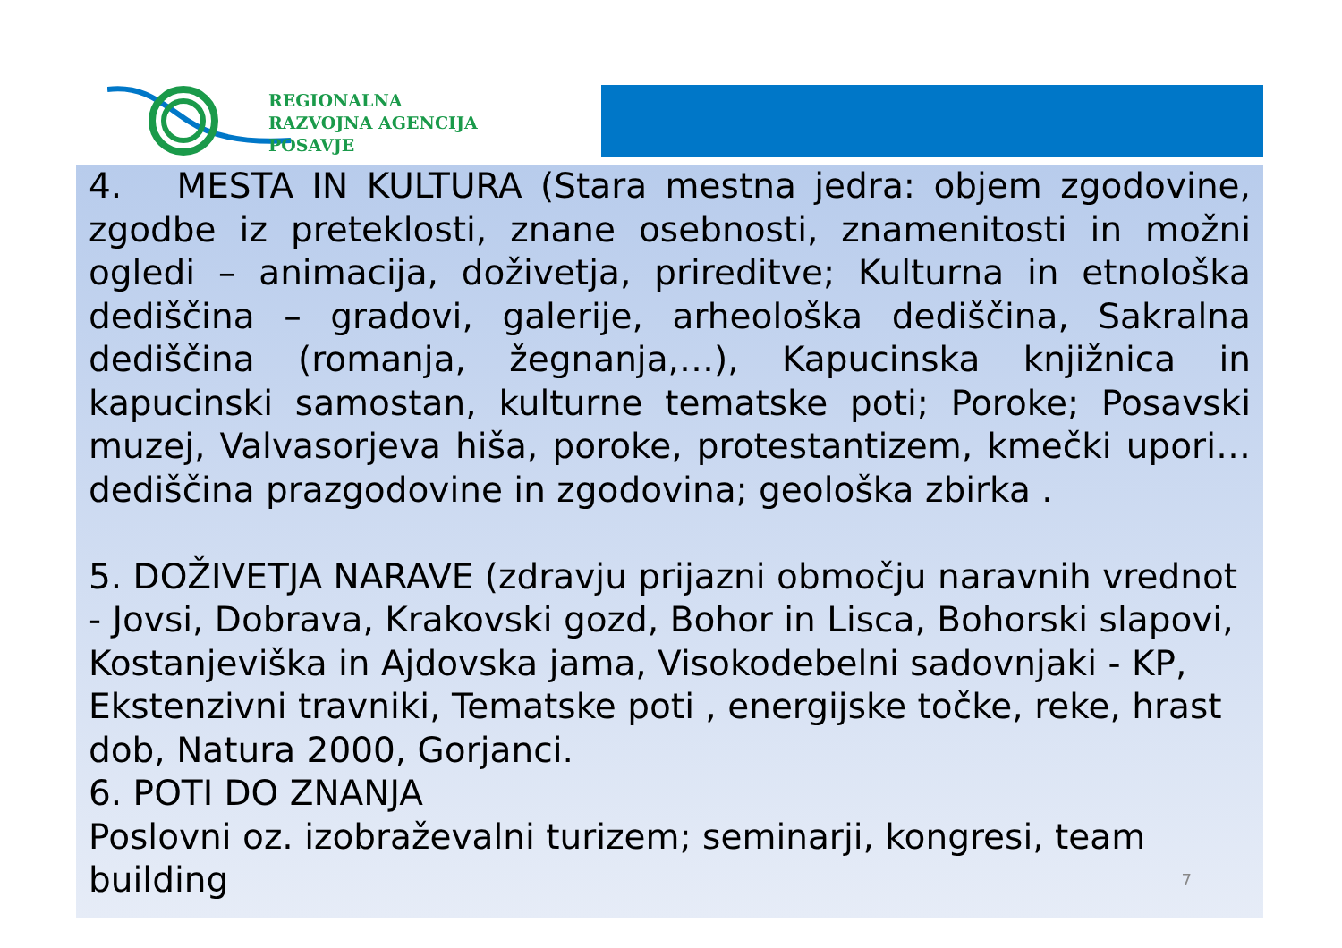REGIONALNA
RAZVOJNA AGENCIJA
POSAVJE
4. MESTA IN KULTURA (Stara mestna jedra: objem zgodovine, zgodbe iz preteklosti, znane osebnosti, znamenitosti in možni ogledi – animacija, doživetja, prireditve; Kulturna in etnološka dediščina – gradovi, galerije, arheološka dediščina, Sakralna dediščina (romanja, žegnanja,…), Kapucinska knjižnica in kapucinski samostan, kulturne tematske poti; Poroke; Posavski muzej, Valvasorjeva hiša, poroke, protestantizem, kmečki upori… dediščina prazgodovine in zgodovina; geološka zbirka .
5. DOŽIVETJA NARAVE (zdravju prijazni območju naravnih vrednot - Jovsi, Dobrava, Krakovski gozd, Bohor in Lisca, Bohorski slapovi, Kostanjeviška in Ajdovska jama, Visokodebelni sadovnjaki - KP, Ekstenzivni travniki, Tematske poti , energijske točke, reke, hrast dob, Natura 2000, Gorjanci.
6. POTI DO ZNANJA
Poslovni oz. izobraževalni turizem; seminarji, kongresi, team building
7